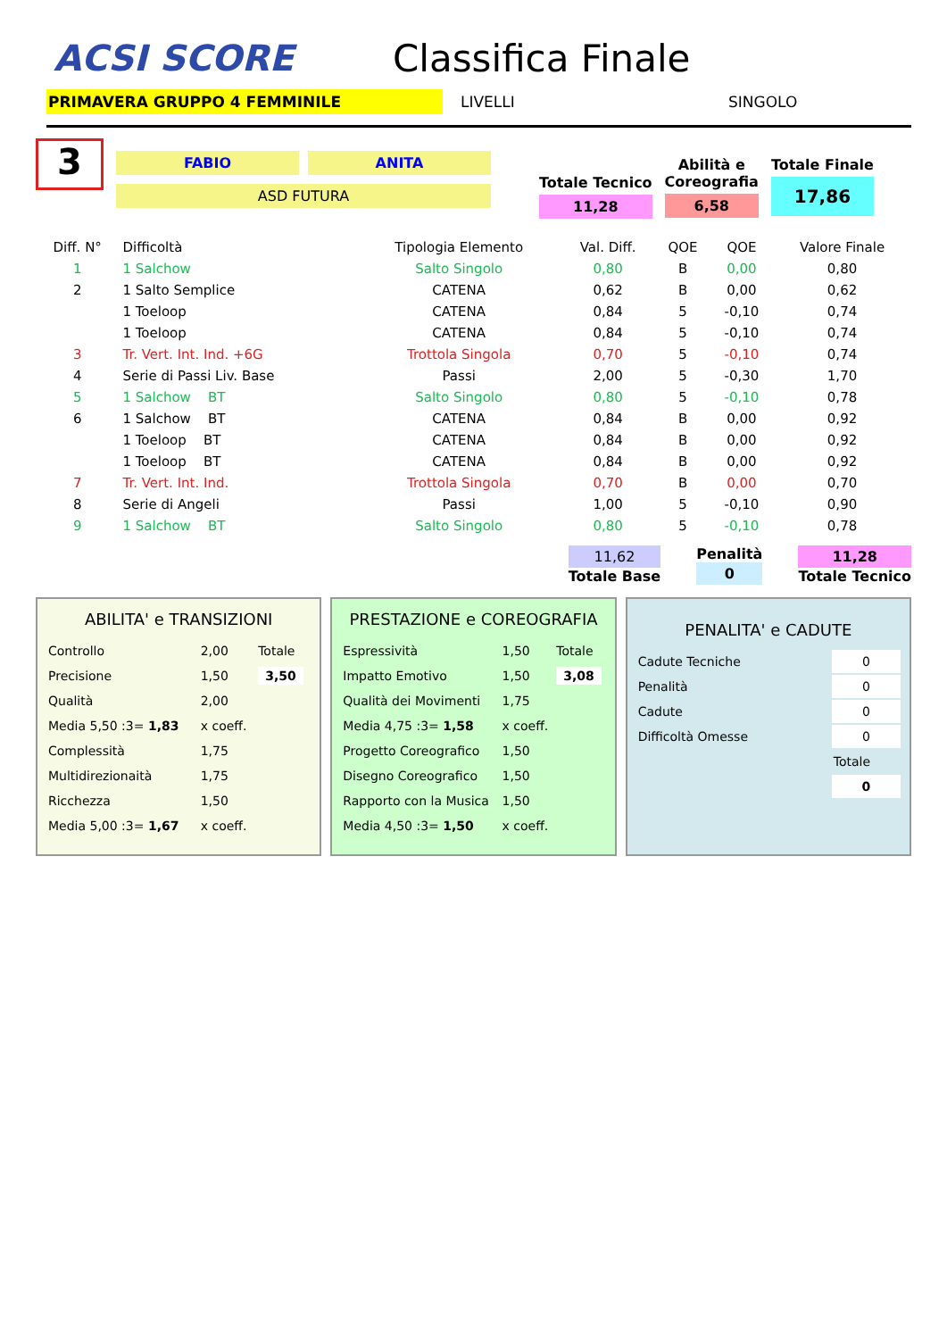ACSI SCORE Classifica Finale
PRIMAVERA GRUPPO 4 FEMMINILE LIVELLI SINGOLO
3
FABIO ANITA
ASD FUTURA
Totale Tecnico
11,28
Abilità e
Coreografia
6,58
Totale Finale
17,86
| Diff. N° | Difficoltà | Tipologia Elemento | Val. Diff. | QOE | QOE | Valore Finale |
| --- | --- | --- | --- | --- | --- | --- |
| 1 | 1 Salchow | Salto Singolo | 0,80 | B | 0,00 | 0,80 |
| 2 | 1 Salto Semplice | CATENA | 0,62 | B | 0,00 | 0,62 |
| | 1 Toeloop | CATENA | 0,84 | 5 | -0,10 | 0,74 |
| | 1 Toeloop | CATENA | 0,84 | 5 | -0,10 | 0,74 |
| 3 | Tr. Vert. Int. Ind. +6G | Trottola Singola | 0,70 | 5 | -0,10 | 0,74 |
| 4 | Serie di Passi Liv. Base | Passi | 2,00 | 5 | -0,30 | 1,70 |
| 5 | 1 Salchow BT | Salto Singolo | 0,80 | 5 | -0,10 | 0,78 |
| 6 | 1 Salchow BT | CATENA | 0,84 | B | 0,00 | 0,92 |
| | 1 Toeloop BT | CATENA | 0,84 | B | 0,00 | 0,92 |
| | 1 Toeloop BT | CATENA | 0,84 | B | 0,00 | 0,92 |
| 7 | Tr. Vert. Int. Ind. | Trottola Singola | 0,70 | B | 0,00 | 0,70 |
| 8 | Serie di Angeli | Passi | 1,00 | 5 | -0,10 | 0,90 |
| 9 | 1 Salchow BT | Salto Singolo | 0,80 | 5 | -0,10 | 0,78 |
11,62
Totale Base
Penalità
0
11,28
Totale Tecnico
ABILITA' e TRANSIZIONI
| Controllo | 2,00 | Totale |
| Precisione | 1,50 | 3,50 |
| Qualità | 2,00 | |
| Media 5,50 :3= 1,83 | x coeff. | |
| Complessità | 1,75 | |
| Multidirezionaità | 1,75 | |
| Ricchezza | 1,50 | |
| Media 5,00 :3= 1,67 | x coeff. | |
PRESTAZIONE e COREOGRAFIA
| Espressività | 1,50 | Totale |
| Impatto Emotivo | 1,50 | 3,08 |
| Qualità dei Movimenti | 1,75 | |
| Media 4,75 :3= 1,58 | x coeff. | |
| Progetto Coreografico | 1,50 | |
| Disegno Coreografico | 1,50 | |
| Rapporto con la Musica | 1,50 | |
| Media 4,50 :3= 1,50 | x coeff. | |
PENALITA' e CADUTE
| Cadute Tecniche | 0 |
| Penalità | 0 |
| Cadute | 0 |
| Difficoltà Omesse | 0 |
| | Totale |
| | 0 |